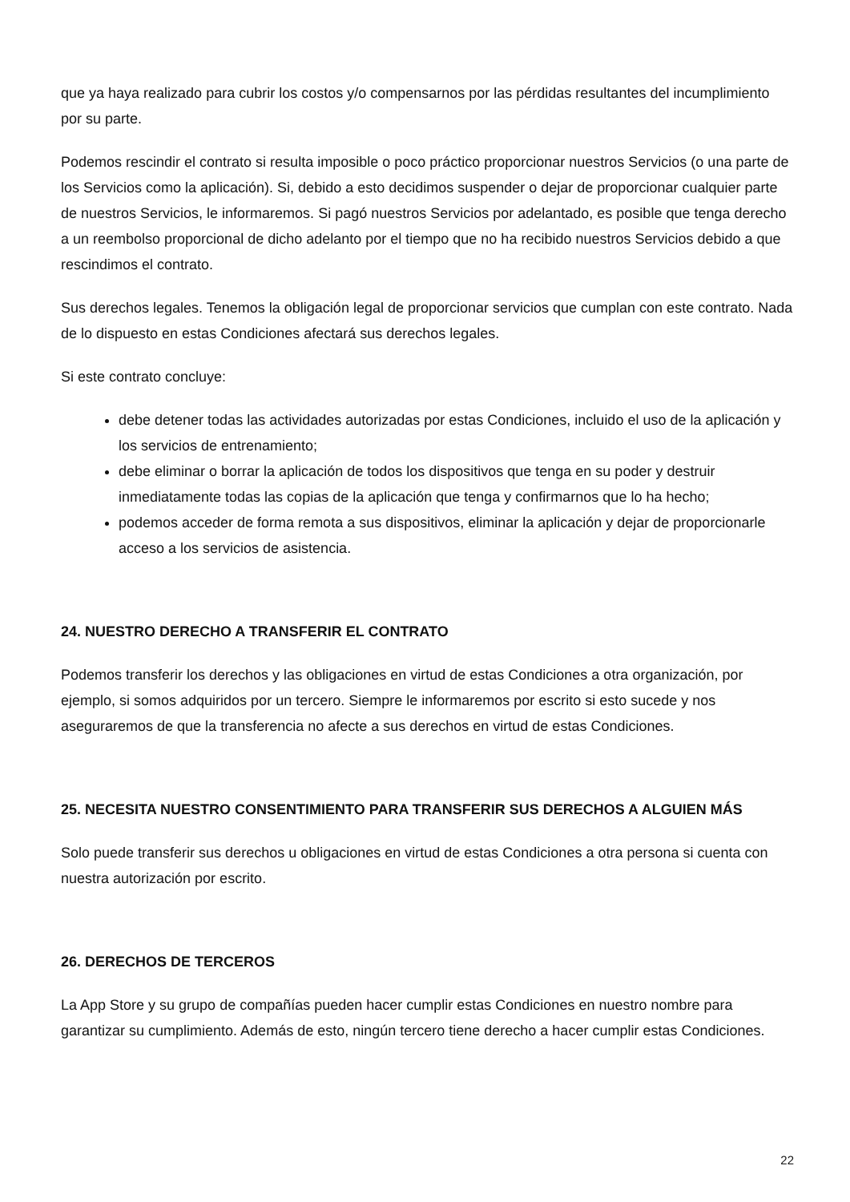que ya haya realizado para cubrir los costos y/o compensarnos por las pérdidas resultantes del incumplimiento por su parte.
Podemos rescindir el contrato si resulta imposible o poco práctico proporcionar nuestros Servicios (o una parte de los Servicios como la aplicación). Si, debido a esto decidimos suspender o dejar de proporcionar cualquier parte de nuestros Servicios, le informaremos. Si pagó nuestros Servicios por adelantado, es posible que tenga derecho a un reembolso proporcional de dicho adelanto por el tiempo que no ha recibido nuestros Servicios debido a que rescindimos el contrato.
Sus derechos legales. Tenemos la obligación legal de proporcionar servicios que cumplan con este contrato. Nada de lo dispuesto en estas Condiciones afectará sus derechos legales.
Si este contrato concluye:
debe detener todas las actividades autorizadas por estas Condiciones, incluido el uso de la aplicación y los servicios de entrenamiento;
debe eliminar o borrar la aplicación de todos los dispositivos que tenga en su poder y destruir inmediatamente todas las copias de la aplicación que tenga y confirmarnos que lo ha hecho;
podemos acceder de forma remota a sus dispositivos, eliminar la aplicación y dejar de proporcionarle acceso a los servicios de asistencia.
24. NUESTRO DERECHO A TRANSFERIR EL CONTRATO
Podemos transferir los derechos y las obligaciones en virtud de estas Condiciones a otra organización, por ejemplo, si somos adquiridos por un tercero. Siempre le informaremos por escrito si esto sucede y nos aseguraremos de que la transferencia no afecte a sus derechos en virtud de estas Condiciones.
25. NECESITA NUESTRO CONSENTIMIENTO PARA TRANSFERIR SUS DERECHOS A ALGUIEN MÁS
Solo puede transferir sus derechos u obligaciones en virtud de estas Condiciones a otra persona si cuenta con nuestra autorización por escrito.
26. DERECHOS DE TERCEROS
La App Store y su grupo de compañías pueden hacer cumplir estas Condiciones en nuestro nombre para garantizar su cumplimiento. Además de esto, ningún tercero tiene derecho a hacer cumplir estas Condiciones.
22